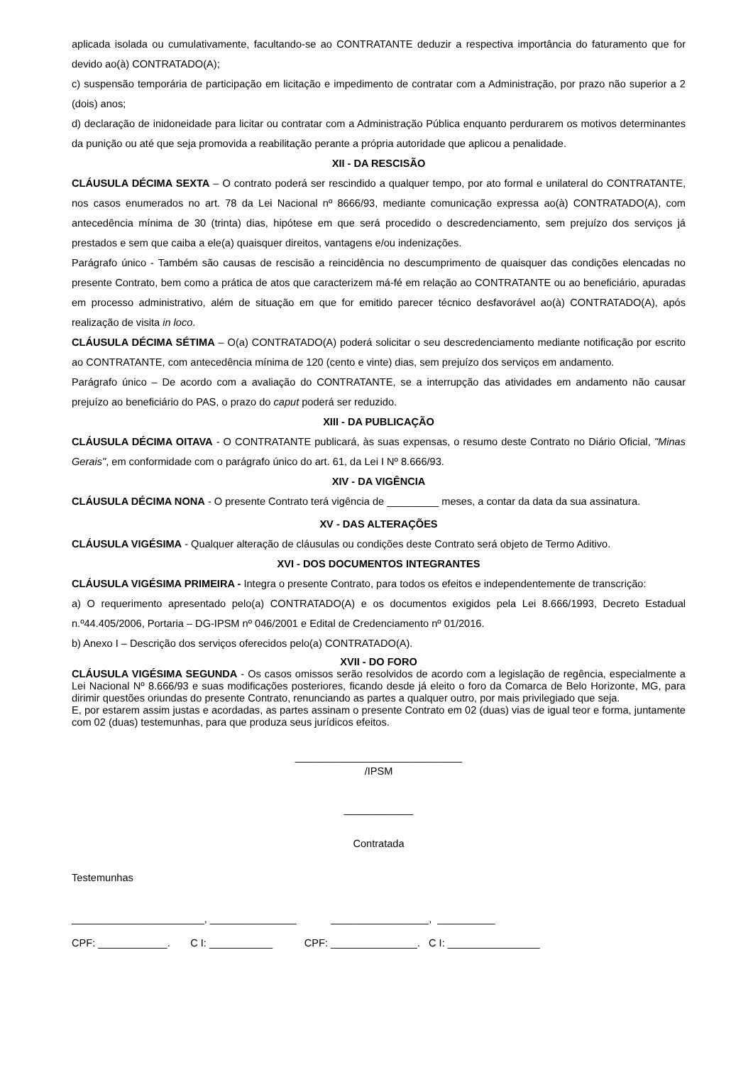aplicada isolada ou cumulativamente, facultando-se ao CONTRATANTE deduzir a respectiva importância do faturamento que for devido ao(à) CONTRATADO(A);
c) suspensão temporária de participação em licitação e impedimento de contratar com a Administração, por prazo não superior a 2 (dois) anos;
d) declaração de inidoneidade para licitar ou contratar com a Administração Pública enquanto perdurarem os motivos determinantes da punição ou até que seja promovida a reabilitação perante a própria autoridade que aplicou a penalidade.
XII - DA RESCISÃO
CLÁUSULA DÉCIMA SEXTA – O contrato poderá ser rescindido a qualquer tempo, por ato formal e unilateral do CONTRATANTE, nos casos enumerados no art. 78 da Lei Nacional nº 8666/93, mediante comunicação expressa ao(à) CONTRATADO(A), com antecedência mínima de 30 (trinta) dias, hipótese em que será procedido o descredenciamento, sem prejuízo dos serviços já prestados e sem que caiba a ele(a) quaisquer direitos, vantagens e/ou indenizações.
Parágrafo único - Também são causas de rescisão a reincidência no descumprimento de quaisquer das condições elencadas no presente Contrato, bem como a prática de atos que caracterizem má-fé em relação ao CONTRATANTE ou ao beneficiário, apuradas em processo administrativo, além de situação em que for emitido parecer técnico desfavorável ao(à) CONTRATADO(A), após realização de visita in loco.
CLÁUSULA DÉCIMA SÉTIMA – O(a) CONTRATADO(A) poderá solicitar o seu descredenciamento mediante notificação por escrito ao CONTRATANTE, com antecedência mínima de 120 (cento e vinte) dias, sem prejuízo dos serviços em andamento.
Parágrafo único – De acordo com a avaliação do CONTRATANTE, se a interrupção das atividades em andamento não causar prejuízo ao beneficiário do PAS, o prazo do caput poderá ser reduzido.
XIII - DA PUBLICAÇÃO
CLÁUSULA DÉCIMA OITAVA - O CONTRATANTE publicará, às suas expensas, o resumo deste Contrato no Diário Oficial, "Minas Gerais", em conformidade com o parágrafo único do art. 61, da Lei I Nº 8.666/93.
XIV - DA VIGÊNCIA
CLÁUSULA DÉCIMA NONA - O presente Contrato terá vigência de _________ meses, a contar da data da sua assinatura.
XV - DAS ALTERAÇÕES
CLÁUSULA VIGÉSIMA - Qualquer alteração de cláusulas ou condições deste Contrato será objeto de Termo Aditivo.
XVI - DOS DOCUMENTOS INTEGRANTES
CLÁUSULA VIGÉSIMA PRIMEIRA - Integra o presente Contrato, para todos os efeitos e independentemente de transcrição:
a) O requerimento apresentado pelo(a) CONTRATADO(A) e os documentos exigidos pela Lei 8.666/1993, Decreto Estadual n.º44.405/2006, Portaria – DG-IPSM nº 046/2001 e Edital de Credenciamento nº 01/2016.
b) Anexo I – Descrição dos serviços oferecidos pelo(a) CONTRATADO(A).
XVII - DO FORO
CLÁUSULA VIGÉSIMA SEGUNDA - Os casos omissos serão resolvidos de acordo com a legislação de regência, especialmente a Lei Nacional Nº 8.666/93 e suas modificações posteriores, ficando desde já eleito o foro da Comarca de Belo Horizonte, MG, para dirimir questões oriundas do presente Contrato, renunciando as partes a qualquer outro, por mais privilegiado que seja.
E, por estarem assim justas e acordadas, as partes assinam o presente Contrato em 02 (duas) vias de igual teor e forma, juntamente com 02 (duas) testemunhas, para que produza seus jurídicos efeitos.
_____________________________
/IPSM
____________
Contratada
Testemunhas
_______________________, _______________ _________________, __________
CPF: ____________. C I: ___________ CPF: _______________. C I: ________________